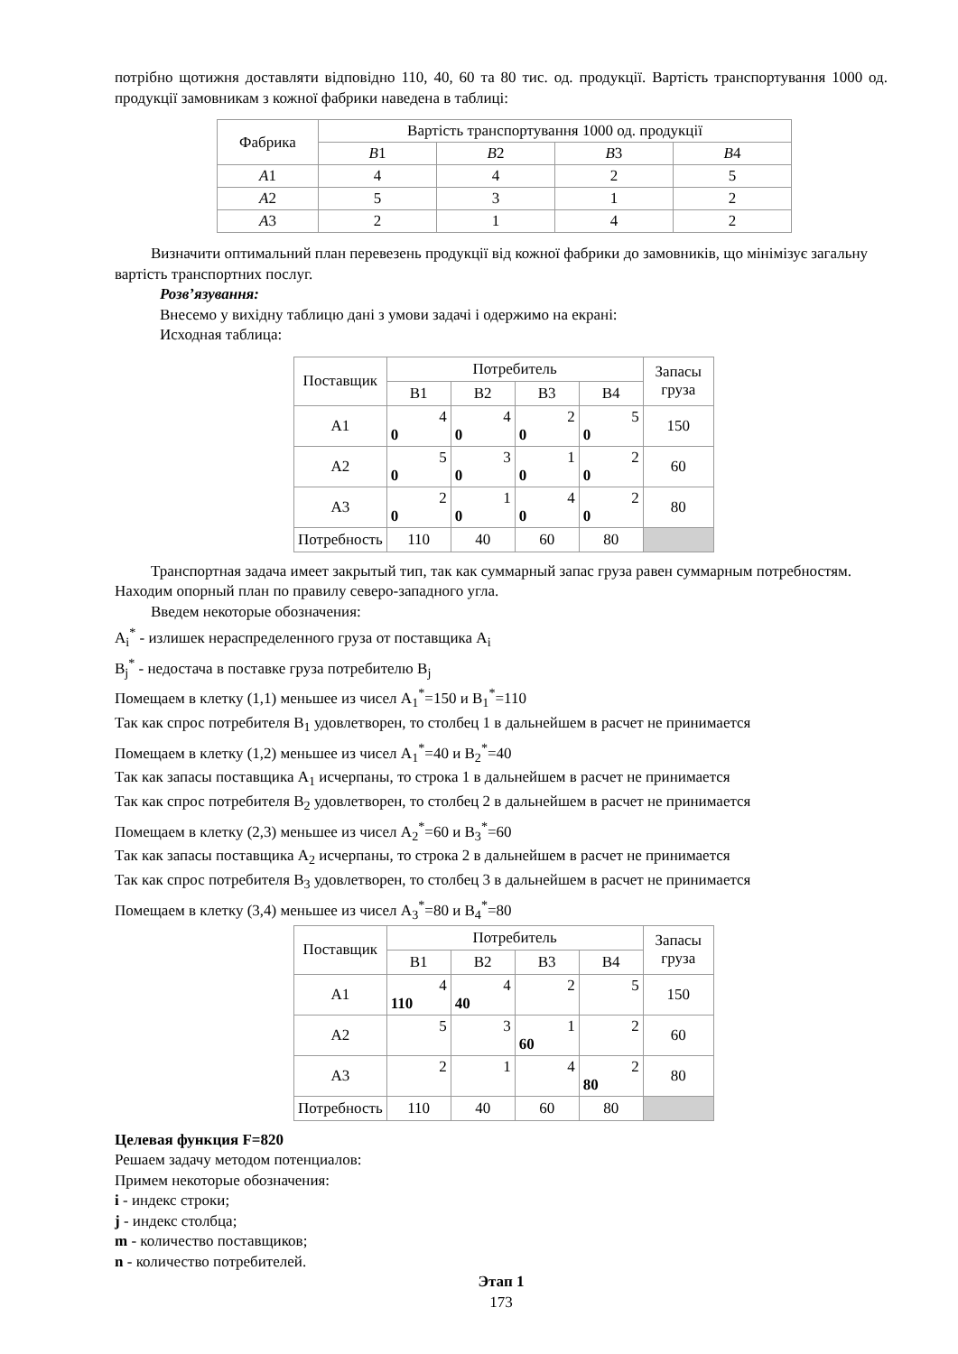потрібно щотижня доставляти відповідно 110, 40, 60 та 80 тис. од. продукції. Вартість транспортування 1000 од. продукції замовникам з кожної фабрики наведена в таблиці:
| Фабрика | Вартість транспортування 1000 од. продукції | | | |
| --- | --- | --- | --- | --- |
| | B 1 | B 2 | B 3 | B 4 |
| A 1 | 4 | 4 | 2 | 5 |
| A 2 | 5 | 3 | 1 | 2 |
| A 3 | 2 | 1 | 4 | 2 |
Визначити оптимальний план перевезень продукції від кожної фабрики до замовників, що мінімізує загальну вартість транспортних послуг.
Розв’язування:
Внесемо у вихідну таблицю дані з умови задачі і одержимо на екрані:
Исходная таблица:
| Поставщик | Потребитель | | | | Запасы груза |
| --- | --- | --- | --- | --- | --- |
| | B1 | B2 | B3 | B4 | |
| A1 | 4 0 | 4 0 | 2 0 | 5 0 | 150 |
| A2 | 5 0 | 3 0 | 1 0 | 2 0 | 60 |
| A3 | 2 0 | 1 0 | 4 0 | 2 0 | 80 |
| Потребность | 110 | 40 | 60 | 80 | |
Транспортная задача имеет закрытый тип, так как суммарный запас груза равен суммарным потребностям. Находим опорный план по правилу северо-западного угла.
Введем некоторые обозначения:
A<sub>i</sub><sup>*</sup> - излишек нераспределенного груза от поставщика A<sub>i</sub>
B<sub>j</sub><sup>*</sup> - недостача в поставке груза потребителю B<sub>j</sub>
Помещаем в клетку (1,1) меньшее из чисел A<sub>1</sub><sup>*</sup>=150 и B<sub>1</sub><sup>*</sup>=110
Так как спрос потребителя B<sub>1</sub> удовлетворен, то столбец 1 в дальнейшем в расчет не принимается
Помещаем в клетку (1,2) меньшее из чисел A<sub>1</sub><sup>*</sup>=40 и B<sub>2</sub><sup>*</sup>=40
Так как запасы поставщика A<sub>1</sub> исчерпаны, то строка 1 в дальнейшем в расчет не принимается
Так как спрос потребителя B<sub>2</sub> удовлетворен, то столбец 2 в дальнейшем в расчет не принимается
Помещаем в клетку (2,3) меньшее из чисел A<sub>2</sub><sup>*</sup>=60 и B<sub>3</sub><sup>*</sup>=60
Так как запасы поставщика A<sub>2</sub> исчерпаны, то строка 2 в дальнейшем в расчет не принимается
Так как спрос потребителя B<sub>3</sub> удовлетворен, то столбец 3 в дальнейшем в расчет не принимается
Помещаем в клетку (3,4) меньшее из чисел A<sub>3</sub><sup>*</sup>=80 и B<sub>4</sub><sup>*</sup>=80
| Поставщик | Потребитель | | | | Запасы груза |
| --- | --- | --- | --- | --- | --- |
| | B1 | B2 | B3 | B4 | |
| A1 | 4 110 | 4 40 | 2 | 5 | 150 |
| A2 | 5 | 3 | 1 60 | 2 | 60 |
| A3 | 2 | 1 | 4 | 2 80 | 80 |
| Потребность | 110 | 40 | 60 | 80 | |
Целевая функция F=820
Решаем задачу методом потенциалов:
Примем некоторые обозначения:
i - индекс строки;
j - индекс столбца;
m - количество поставщиков;
n - количество потребителей.
Этап 1
173